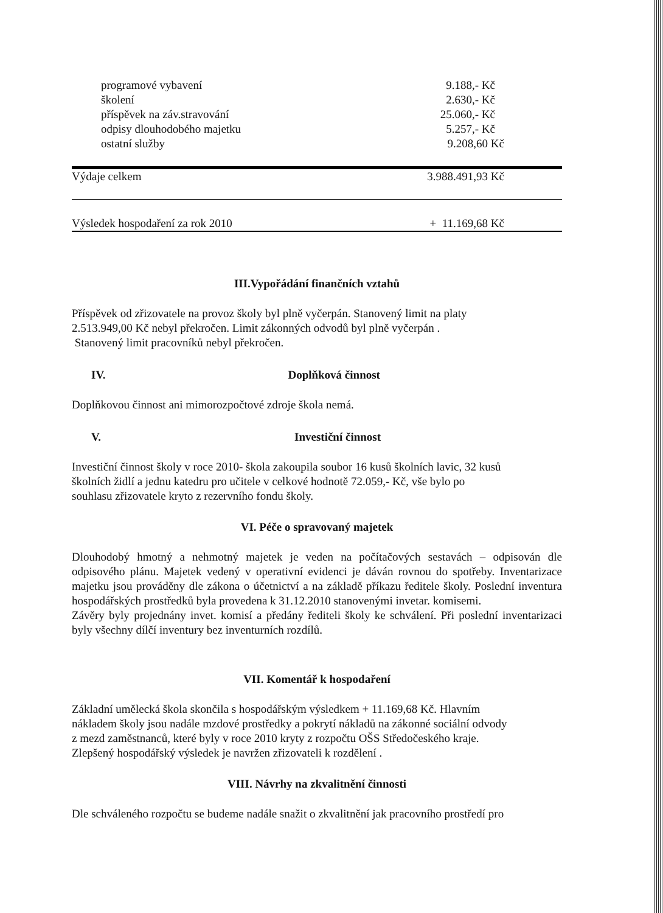| programové vybavení | 9.188,- Kč |
| školení | 2.630,- Kč |
| příspěvek na záv.stravování | 25.060,- Kč |
| odpisy dlouhodobého majetku | 5.257,- Kč |
| ostatní služby | 9.208,60 Kč |
| Výdaje celkem | 3.988.491,93 Kč |
| Výsledek hospodaření za rok 2010 | + 11.169,68 Kč |
III.Vypořádání finančních vztahů
Příspěvek od zřizovatele na provoz školy byl plně vyčerpán. Stanovený limit na platy
2.513.949,00 Kč nebyl překročen. Limit zákonných odvodů byl plně vyčerpán .
Stanovený limit pracovníků nebyl překročen.
IV. Doplňková činnost
Doplňkovou činnost ani mimorozpočtové zdroje škola nemá.
V. Investiční činnost
Investiční činnost školy v roce 2010- škola zakoupila soubor 16 kusů školních lavic, 32 kusů
školních židlí a jednu katedru pro učitele v celkové hodnotě 72.059,- Kč, vše bylo po
souhlasu zřizovatele kryto z rezervního fondu školy.
VI. Péče o spravovaný majetek
Dlouhodobý hmotný a nehmotný majetek je veden na počítačových sestavách – odpisován dle odpisového plánu. Majetek vedený v operativní evidenci je dáván rovnou do spotřeby. Inventarizace majetku jsou prováděny dle zákona o účetnictví a na základě příkazu ředitele školy. Poslední inventura hospodářských prostředků byla provedena k 31.12.2010 stanovenými invetar. komisemi.
Závěry byly projednány invet. komisí a předány řediteli školy ke schválení. Při poslední inventarizaci byly všechny dílčí inventury bez inventurních rozdílů.
VII. Komentář k hospodaření
Základní umělecká škola skončila s hospodářským výsledkem + 11.169,68 Kč. Hlavním
nákladem školy jsou nadále mzdové prostředky a pokrytí nákladů na zákonné sociální odvody
z mezd zaměstnanců, které byly v roce 2010 kryty z rozpočtu OŠS Středočeského kraje.
Zlepšený hospodářský výsledek je navržen zřizovateli k rozdělení .
VIII. Návrhy na zkvalitnění činnosti
Dle schváleného rozpočtu se budeme nadále snažit o zkvalitnění jak pracovního prostředí pro